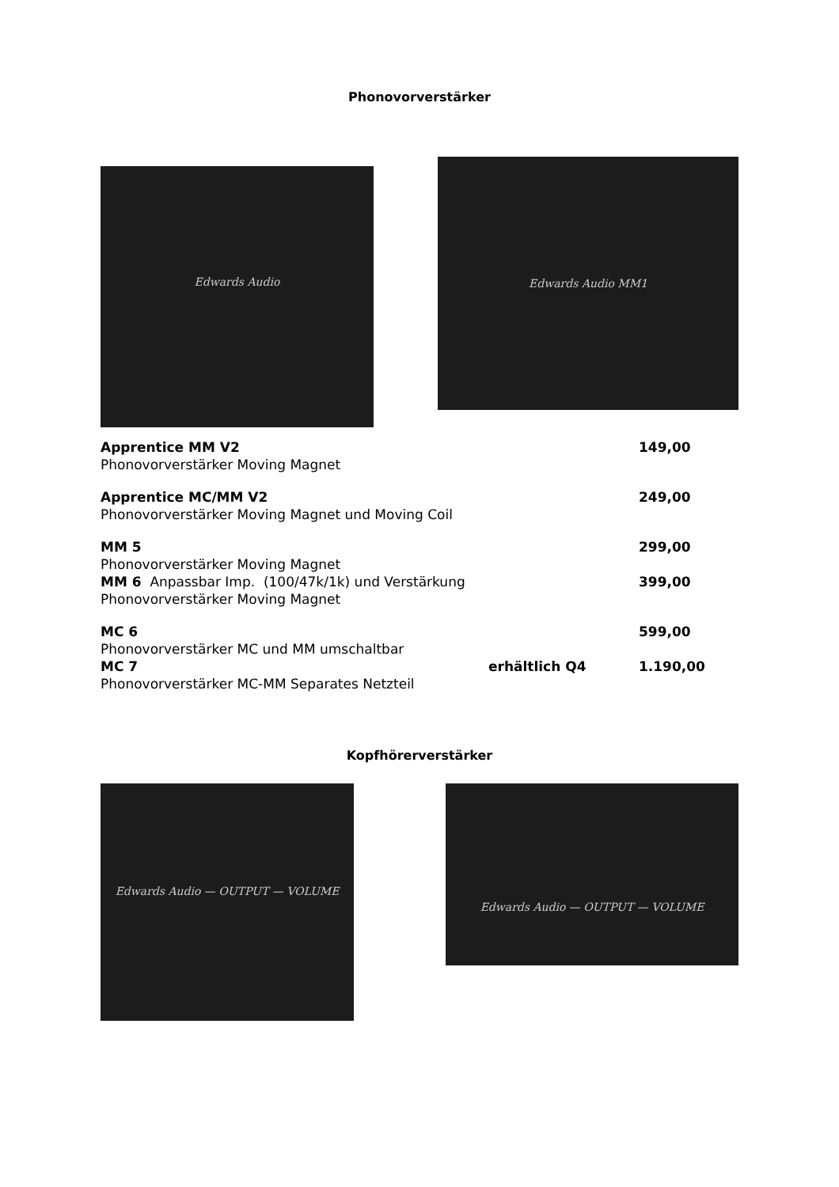Phonovorverstärker
Edwards Audio
Edwards Audio MM1
Apprentice MM V2 149,00
Phonovorverstärker Moving Magnet
Apprentice MC/MM V2 249,00
Phonovorverstärker Moving Magnet und Moving Coil
MM 5 299,00
Phonovorverstärker Moving Magnet
MM 6 Anpassbar Imp. (100/47k/1k) und Verstärkung
399,00
Phonovorverstärker Moving Magnet
MC 6 599,00
Phonovorverstärker MC und MM umschaltbar
MC 7 erhältlich Q4 1.190,00
Phonovorverstärker MC-MM Separates Netzteil
Kopfhörerverstärker
Edwards Audio — OUTPUT — VOLUME
Edwards Audio — OUTPUT — VOLUME